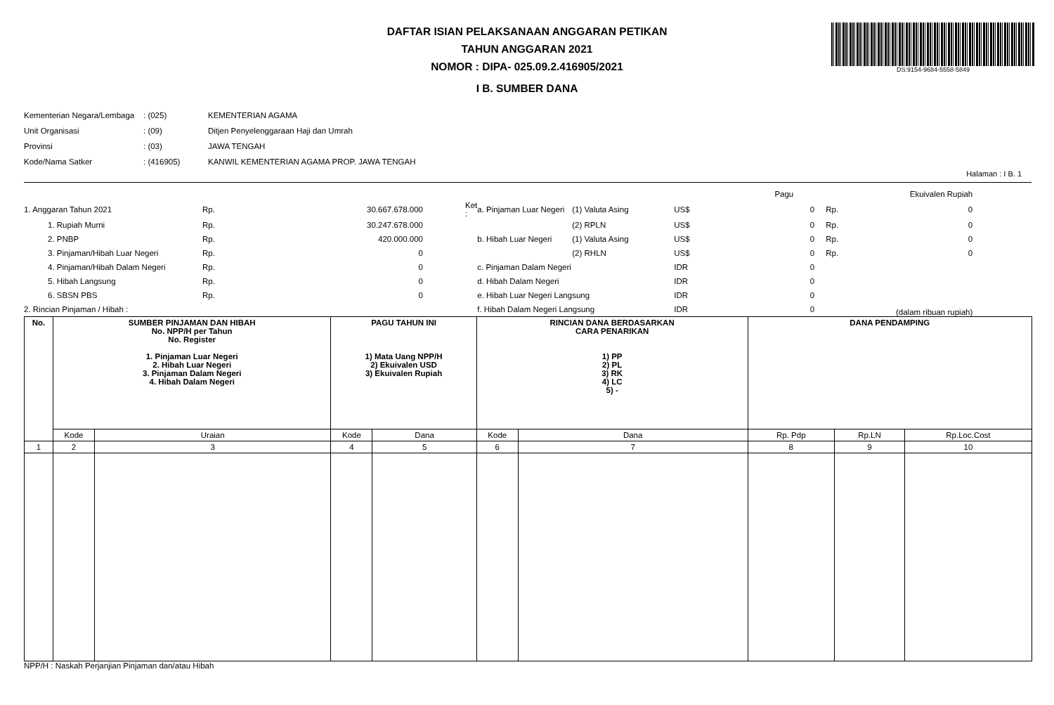DAFTAR ISIAN PELAKSANAAN ANGGARAN PETIKAN
TAHUN ANGGARAN 2021
NOMOR : DIPA- 025.09.2.416905/2021
I B. SUMBER DANA
DS:9154-9684-5558-5849
| Kementerian Negara/Lembaga | : (025) | KEMENTERIAN AGAMA |
| Unit Organisasi | : (09) | Ditjen Penyelenggaraan Haji dan Umrah |
| Provinsi | : (03) | JAWA TENGAH |
| Kode/Nama Satker | : (416905) | KANWIL KEMENTERIAN AGAMA PROP. JAWA TENGAH |
Halaman : I B. 1
| | | | | | | | Pagu | | Ekuivalen Rupiah |
| 1. Anggaran Tahun 2021 | Rp. | 30.667.678.000 | Ket : | a. Pinjaman Luar Negeri | (1) Valuta Asing | US$ | 0 | Rp. | 0 |
| 1. Rupiah Murni | Rp. | 30.247.678.000 | | | (2) RPLN | US$ | 0 | Rp. | 0 |
| 2. PNBP | Rp. | 420.000.000 | | b. Hibah Luar Negeri | (1) Valuta Asing | US$ | 0 | Rp. | 0 |
| 3. Pinjaman/Hibah Luar Negeri | Rp. | 0 | | | (2) RHLN | US$ | 0 | Rp. | 0 |
| 4. Pinjaman/Hibah Dalam Negeri | Rp. | 0 | | c. Pinjaman Dalam Negeri | | IDR | 0 | | |
| 5. Hibah Langsung | Rp. | 0 | | d. Hibah Dalam Negeri | | IDR | 0 | | |
| 6. SBSN PBS | Rp. | 0 | | e. Hibah Luar Negeri Langsung | | IDR | 0 | | |
| 2. Rincian Pinjaman / Hibah : | | | | f. Hibah Dalam Negeri Langsung | | IDR | 0 | | (dalam ribuan rupiah) |
| No. | SUMBER PINJAMAN DAN HIBAH No. NPP/H per Tahun No. Register 1. Pinjaman Luar Negeri 2. Hibah Luar Negeri 3. Pinjaman Dalam Negeri 4. Hibah Dalam Negeri | | PAGU TAHUN INI 1) Mata Uang NPP/H 2) Ekuivalen USD 3) Ekuivalen Rupiah | | RINCIAN DANA BERDASARKAN CARA PENARIKAN 1) PP 2) PL 3) RK 4) LC 5) - | | DANA PENDAMPING | | |
| | Kode | Uraian | Kode | Dana | Kode | Dana | Rp. Pdp | Rp.LN | Rp.Loc.Cost |
| 1 | 2 | 3 | 4 | 5 | 6 | 7 | 8 | 9 | 10 |
NPP/H : Naskah Perjanjian Pinjaman dan/atau Hibah